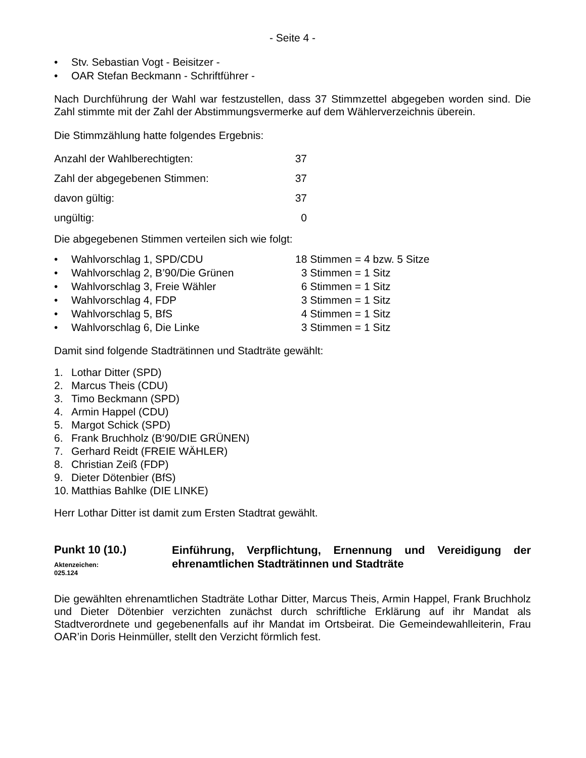- Seite 4 -
• Stv. Sebastian Vogt - Beisitzer -
• OAR Stefan Beckmann - Schriftführer -
Nach Durchführung der Wahl war festzustellen, dass 37 Stimmzettel abgegeben worden sind. Die Zahl stimmte mit der Zahl der Abstimmungsvermerke auf dem Wählerverzeichnis überein.
Die Stimmzählung hatte folgendes Ergebnis:
| Anzahl der Wahlberechtigten: | 37 |
| Zahl der abgegebenen Stimmen: | 37 |
| davon gültig: | 37 |
| ungültig: | 0 |
Die abgegebenen Stimmen verteilen sich wie folgt:
• Wahlvorschlag 1, SPD/CDU 18 Stimmen = 4 bzw. 5 Sitze
• Wahlvorschlag 2, B’90/Die Grünen 3 Stimmen = 1 Sitz
• Wahlvorschlag 3, Freie Wähler 6 Stimmen = 1 Sitz
• Wahlvorschlag 4, FDP 3 Stimmen = 1 Sitz
• Wahlvorschlag 5, BfS 4 Stimmen = 1 Sitz
• Wahlvorschlag 6, Die Linke 3 Stimmen = 1 Sitz
Damit sind folgende Stadträtinnen und Stadträte gewählt:
1. Lothar Ditter (SPD)
2. Marcus Theis (CDU)
3. Timo Beckmann (SPD)
4. Armin Happel (CDU)
5. Margot Schick (SPD)
6. Frank Bruchholz (B‘90/DIE GRÜNEN)
7. Gerhard Reidt (FREIE WÄHLER)
8. Christian Zeiß (FDP)
9. Dieter Dötenbier (BfS)
10. Matthias Bahlke (DIE LINKE)
Herr Lothar Ditter ist damit zum Ersten Stadtrat gewählt.
Punkt 10 (10.)
Aktenzeichen:
025.124
Einführung, Verpflichtung, Ernennung und Vereidigung der ehrenamtlichen Stadträtinnen und Stadträte
Die gewählten ehrenamtlichen Stadträte Lothar Ditter, Marcus Theis, Armin Happel, Frank Bruchholz und Dieter Dötenbier verzichten zunächst durch schriftliche Erklärung auf ihr Mandat als Stadtverordnete und gegebenenfalls auf ihr Mandat im Ortsbeirat. Die Gemeindewahlleiterin, Frau OAR’in Doris Heinmüller, stellt den Verzicht förmlich fest.